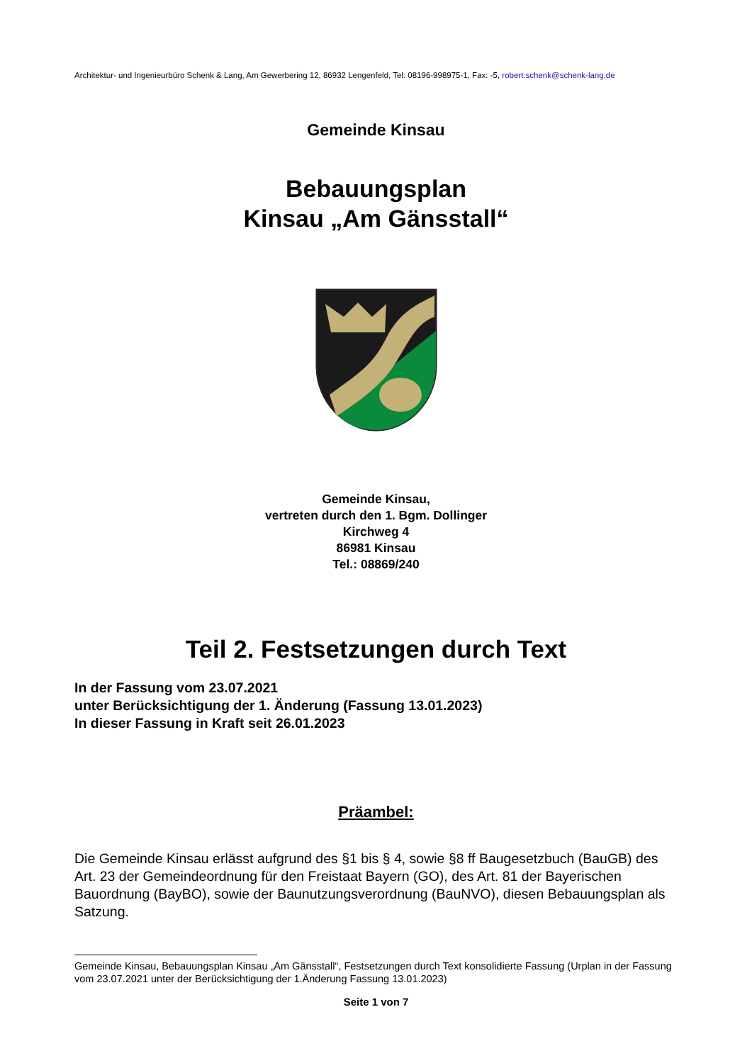Architektur- und Ingenieurbüro Schenk & Lang, Am Gewerbering 12, 86932 Lengenfeld, Tel: 08196-998975-1, Fax: -5, robert.schenk@schenk-lang.de
Gemeinde Kinsau
Bebauungsplan
Kinsau „Am Gänsstall“
Gemeinde Kinsau,
vertreten durch den 1. Bgm. Dollinger
Kirchweg 4
86981 Kinsau
Tel.: 08869/240
Teil 2. Festsetzungen durch Text
In der Fassung vom 23.07.2021
unter Berücksichtigung der 1. Änderung (Fassung 13.01.2023)
In dieser Fassung in Kraft seit 26.01.2023
Präambel:
Die Gemeinde Kinsau erlässt aufgrund des §1 bis § 4, sowie §8 ff Baugesetzbuch (BauGB) des Art. 23 der Gemeindeordnung für den Freistaat Bayern (GO), des Art. 81 der Bayerischen Bauordnung (BayBO), sowie der Baunutzungsverordnung (BauNVO), diesen Bebauungsplan als Satzung.
Gemeinde Kinsau, Bebauungsplan Kinsau „Am Gänsstall“, Festsetzungen durch Text konsolidierte Fassung (Urplan in der Fassung vom 23.07.2021 unter der Berücksichtigung der 1.Änderung Fassung 13.01.2023)
Seite 1 von 7